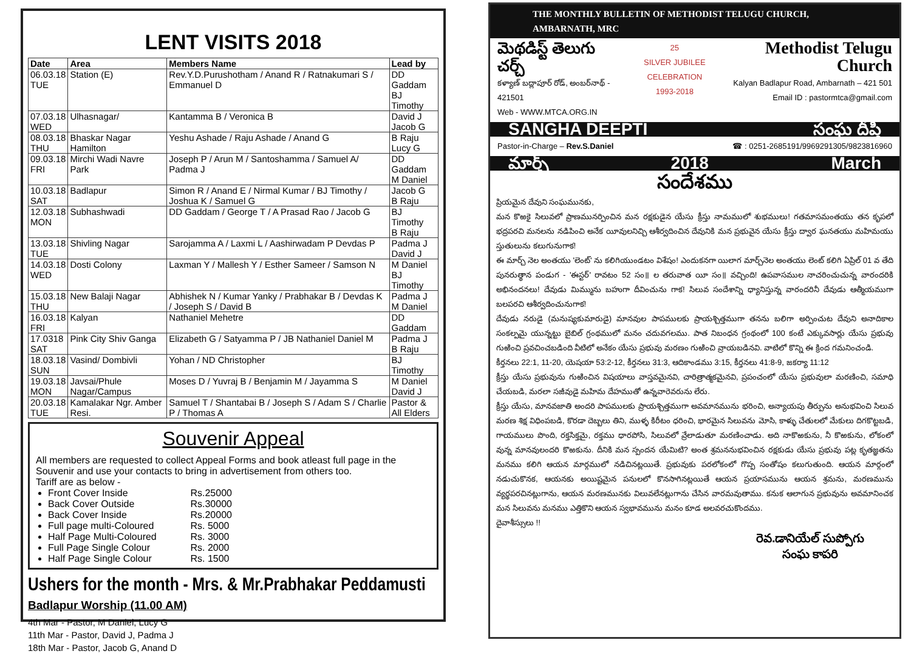LENT VISITS 2018
| Date | Area | Members Name | Lead by |
| --- | --- | --- | --- |
| 06.03.18 TUE | Station (E) | Rev.Y.D.Purushotham / Anand R / Ratnakumari S / Emmanuel D | DD Gaddam BJ Timothy |
| 07.03.18 WED | Ulhasnagar/ | Kantamma B / Veronica B | David J Jacob G |
| 08.03.18 THU | Bhaskar Nagar Hamilton | Yeshu Ashade / Raju Ashade / Anand G | B Raju Lucy G |
| 09.03.18 FRI | Mirchi Wadi Navre Park | Joseph P / Arun M / Santoshamma / Samuel A/ Padma J | DD Gaddam M Daniel |
| 10.03.18 SAT | Badlapur | Simon R / Anand E / Nirmal Kumar / BJ Timothy / Joshua K / Samuel G | Jacob G B Raju |
| 12.03.18 MON | Subhashwadi | DD Gaddam / George T / A Prasad Rao / Jacob G | BJ Timothy B Raju |
| 13.03.18 TUE | Shivling Nagar | Sarojamma A / Laxmi L / Aashirwadam P Devdas P | Padma J David J |
| 14.03.18 WED | Dosti Colony | Laxman Y / Mallesh Y / Esther Sameer / Samson N | M Daniel BJ Timothy |
| 15.03.18 THU | New Balaji Nagar | Abhishek N / Kumar Yanky / Prabhakar B / Devdas K / Joseph S / David B | Padma J M Daniel |
| 16.03.18 FRI | Kalyan | Nathaniel Mehetre | DD Gaddam |
| 17.0318 SAT | Pink City Shiv Ganga | Elizabeth G / Satyamma P / JB Nathaniel Daniel M | Padma J B Raju |
| 18.03.18 SUN | Vasind/ Dombivli | Yohan / ND Christopher | BJ Timothy |
| 19.03.18 MON | Javsai/Phule Nagar/Campus | Moses D / Yuvraj B / Benjamin M / Jayamma S | M Daniel David J |
| 20.03.18 TUE | Kamalakar Ngr. Amber Resi. | Samuel T / Shantabai B / Joseph S / Adam S / Charlie P / Thomas A | Pastor & All Elders |
Souvenir Appeal
All members are requested to collect Appeal Forms and book atleast full page in the Souvenir and use your contacts to bring in advertisement from others too.
Tariff are as below -
Front Cover Inside Rs.25000
Back Cover Outside Rs.30000
Back Cover Inside Rs.20000
Full page multi-Coloured Rs. 5000
Half Page Multi-Coloured Rs. 3000
Full Page Single Colour Rs. 2000
Half Page Single Colour Rs. 1500
Ushers for the month - Mrs. & Mr.Prabhakar Peddamusti
Badlapur Worship (11.00 AM)
4th Mar - Pastor, M Daniel, Lucy G
11th Mar - Pastor, David J, Padma J
18th Mar - Pastor, Jacob G, Anand D
THE MONTHLY BULLETIN OF METHODIST TELUGU CHURCH, AMBARNATH, MRC
మెథడిస్ట్ తెలుగు చర్చ్
కళ్యాణ్ బద్లాపూర్ రోడ్, అంబర్‌నాథ్ - 421501
Web - WWW.MTCA.ORG.IN
25
SILVER JUBILEE CELEBRATION
1993-2018
Methodist Telugu Church
Kalyan Badlapur Road, Ambarnath – 421 501
Email ID : pastormtca@gmail.com
SANGHA DEEPTI సంఘ దీప్తి
Pastor-in-Charge – Rev.S.Daniel ☎ : 0251-2685191/9969291305/9823816960
మార్చ్ 2018 March
సందేశము
ప్రియమైన దేవుని సంఘమునకు,
మన కొఱకై సిలువలో ప్రాణమునర్పించిన మన రక్షకుడైన యేసు క్రీస్తు నామములో శుభములు! గతమాసమంతయు తన కృపలో భద్రపరచి మనలను నడిపించి అనేక యీవులనిచ్చి ఆశీర్వదించిన దేవునికి మన ప్రభువైన యేసు క్రీస్తు ద్వార ఘనతయు మహిమయు స్తుతులును కలుగునుగాక!
ఈ మార్చ్ నెల అంతయు 'లెంట్' ను కలిగియుండటం విశేషం! ఎందుకనగా యిలాగ మార్చ్‌నెల అంతయు లెంట్ కలిగి ఏప్రిల్ 01 వ తేది పునరుత్థాన పండుగ - 'ఈస్టర్' రావటం 52 సం॥ ల తరువాత యీ సం॥ వచ్చింది! ఉపవాసముల నాచరించుచున్న వారందరికి అభినందనలు! దేవుడు మిమ్మును బహుగా దీవించును గాక! సిలువ సందేశాన్ని ధ్యానిస్తున్న వారందరినీ దేవుడు ఆత్మీయముగా బలపరచి ఆశీర్వదించునుగాక!
దేవుడు నరుడై (మనుష్యకుమారుడై) మానవుల పాపములకు ప్రాయశ్చిత్తముగా తనను బలిగా అర్పించుట దేవుని అనాదికాల సంకల్పమై యున్నట్టు బైబిల్ గ్రంథములో మనం చదువగలము. పాత నిబంధన గ్రంథంలో 100 కంటే ఎక్కువసార్లు యేసు ప్రభువు గుఱించి ప్రవచించబడింది వీటిలో అనేకం యేసు ప్రభువు మరణం గుఱించి వ్రాయబడినవి. వాటిలో కొన్ని ఈ క్రింద గమనించండి.
కీర్తనలు 22:1, 11-20, యెషయా 53:2-12, కీర్తనలు 31:3, ఆదికాండము 3:15, కీర్తనలు 41:8-9, జకర్యా 11:12
క్రీస్తు యేసు ప్రభువును గుఱించిన విషయాలు వాస్తవమైనవి, చారిత్రాత్మకమైనవి, ప్రపంచంలో యేసు ప్రభువులా మరణించి, సమాధి చేయబడి, మరలా సజీవుడై మహిమ దేహముతో ఉన్నవారెవరును లేరు.
క్రీస్తు యేసు, మానవజాతి అందరి పాపములకు ప్రాయశ్చిత్తముగా అవమానమును భరించి, అన్యాయపు తీర్పును అనుభవించి సిలువ మరణ శిక్ష విధింపబడి, కొరడా దెబ్బలు తిని, ముళ్ళ కిరీటం ధరించి, భారమైన సిలువను మోసి, కాళ్ళు చేతులలో మేకులు దిగకొట్టబడి, గాయములు పొంది, రక్తసిక్తమై, రక్తము ధారపోసి, సిలువలో వ్రేలాడుతూ మరణించాడు. అది నాకొఱకును, నీ కొఱకును, లోకంలో వున్న మానవులందరి కొఱకును. దీనికి మన స్పందన యేమిటి? అంత శ్రమననుభవించిన రక్షకుడు యేసు ప్రభువు పట్ల కృతజ్ఞతను మనము కలిగి ఆయన మార్గములో నడిచినట్లయితే. ప్రభువుకు పరలోకంలో గొప్ప సంతోషం కలుగుతుంది. ఆయన మార్గంలో నడుచుకొనక, ఆయనకు అయిష్టమైన పనులలో కొనసాగినట్లయితే ఆయన ప్రయాసమును ఆయన శ్రమను, మరణమును వ్యర్థపరచినట్లుగాను, ఆయన మరణమునకు విలువలేనట్లుగాను చేసిన వారమవుతాము. కనుక ఆలాగున ప్రభువును అవమానించక మన సిలువను మనము ఎత్తికొని ఆయన స్వభావమును మనం కూడ అలవరచుకొందము.
దైవాశీస్సులు !!
రెవ.డానియేల్ సుప్పోగు
సంఘ కాపరి